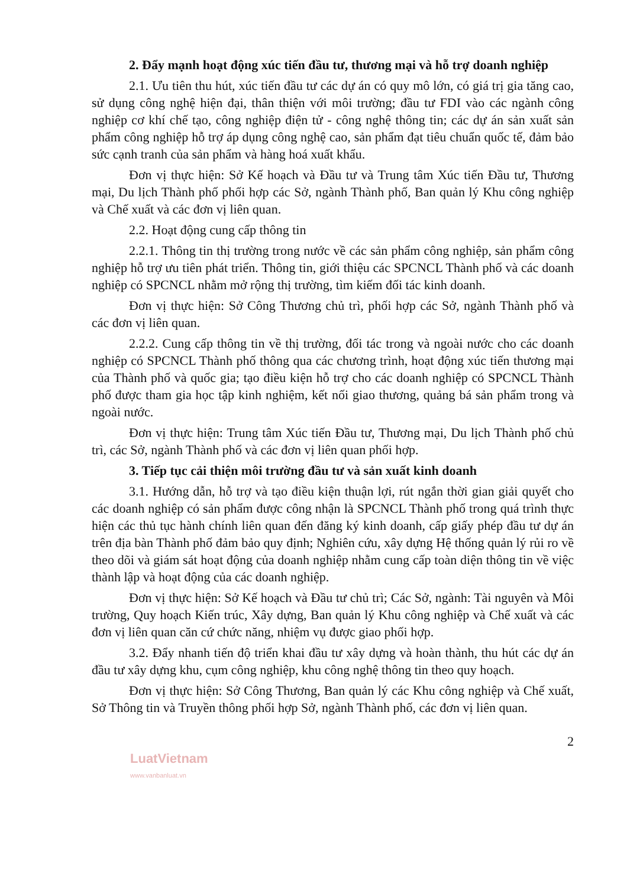2. Đẩy mạnh hoạt động xúc tiến đầu tư, thương mại và hỗ trợ doanh nghiệp
2.1. Ưu tiên thu hút, xúc tiến đầu tư các dự án có quy mô lớn, có giá trị gia tăng cao, sử dụng công nghệ hiện đại, thân thiện với môi trường; đầu tư FDI vào các ngành công nghiệp cơ khí chế tạo, công nghiệp điện tử - công nghệ thông tin; các dự án sản xuất sản phẩm công nghiệp hỗ trợ áp dụng công nghệ cao, sản phẩm đạt tiêu chuẩn quốc tế, đảm bảo sức cạnh tranh của sản phẩm và hàng hoá xuất khẩu.
Đơn vị thực hiện: Sở Kế hoạch và Đầu tư và Trung tâm Xúc tiến Đầu tư, Thương mại, Du lịch Thành phố phối hợp các Sở, ngành Thành phố, Ban quản lý Khu công nghiệp và Chế xuất và các đơn vị liên quan.
2.2. Hoạt động cung cấp thông tin
2.2.1. Thông tin thị trường trong nước về các sản phẩm công nghiệp, sản phẩm công nghiệp hỗ trợ ưu tiên phát triển. Thông tin, giới thiệu các SPCNCL Thành phố và các doanh nghiệp có SPCNCL nhằm mở rộng thị trường, tìm kiếm đối tác kinh doanh.
Đơn vị thực hiện: Sở Công Thương chủ trì, phối hợp các Sở, ngành Thành phố và các đơn vị liên quan.
2.2.2. Cung cấp thông tin về thị trường, đối tác trong và ngoài nước cho các doanh nghiệp có SPCNCL Thành phố thông qua các chương trình, hoạt động xúc tiến thương mại của Thành phố và quốc gia; tạo điều kiện hỗ trợ cho các doanh nghiệp có SPCNCL Thành phố được tham gia học tập kinh nghiệm, kết nối giao thương, quảng bá sản phẩm trong và ngoài nước.
Đơn vị thực hiện: Trung tâm Xúc tiến Đầu tư, Thương mại, Du lịch Thành phố chủ trì, các Sở, ngành Thành phố và các đơn vị liên quan phối hợp.
3. Tiếp tục cải thiện môi trường đầu tư và sản xuất kinh doanh
3.1. Hướng dẫn, hỗ trợ và tạo điều kiện thuận lợi, rút ngắn thời gian giải quyết cho các doanh nghiệp có sản phẩm được công nhận là SPCNCL Thành phố trong quá trình thực hiện các thủ tục hành chính liên quan đến đăng ký kinh doanh, cấp giấy phép đầu tư dự án trên địa bàn Thành phố đảm bảo quy định; Nghiên cứu, xây dựng Hệ thống quản lý rủi ro về theo dõi và giám sát hoạt động của doanh nghiệp nhằm cung cấp toàn diện thông tin về việc thành lập và hoạt động của các doanh nghiệp.
Đơn vị thực hiện: Sở Kế hoạch và Đầu tư chủ trì; Các Sở, ngành: Tài nguyên và Môi trường, Quy hoạch Kiến trúc, Xây dựng, Ban quản lý Khu công nghiệp và Chế xuất và các đơn vị liên quan căn cứ chức năng, nhiệm vụ được giao phối hợp.
3.2. Đẩy nhanh tiến độ triển khai đầu tư xây dựng và hoàn thành, thu hút các dự án đầu tư xây dựng khu, cụm công nghiệp, khu công nghệ thông tin theo quy hoạch.
Đơn vị thực hiện: Sở Công Thương, Ban quản lý các Khu công nghiệp và Chế xuất, Sở Thông tin và Truyền thông phối hợp Sở, ngành Thành phố, các đơn vị liên quan.
2
LuatVietnam
www.vanbanluat.vn